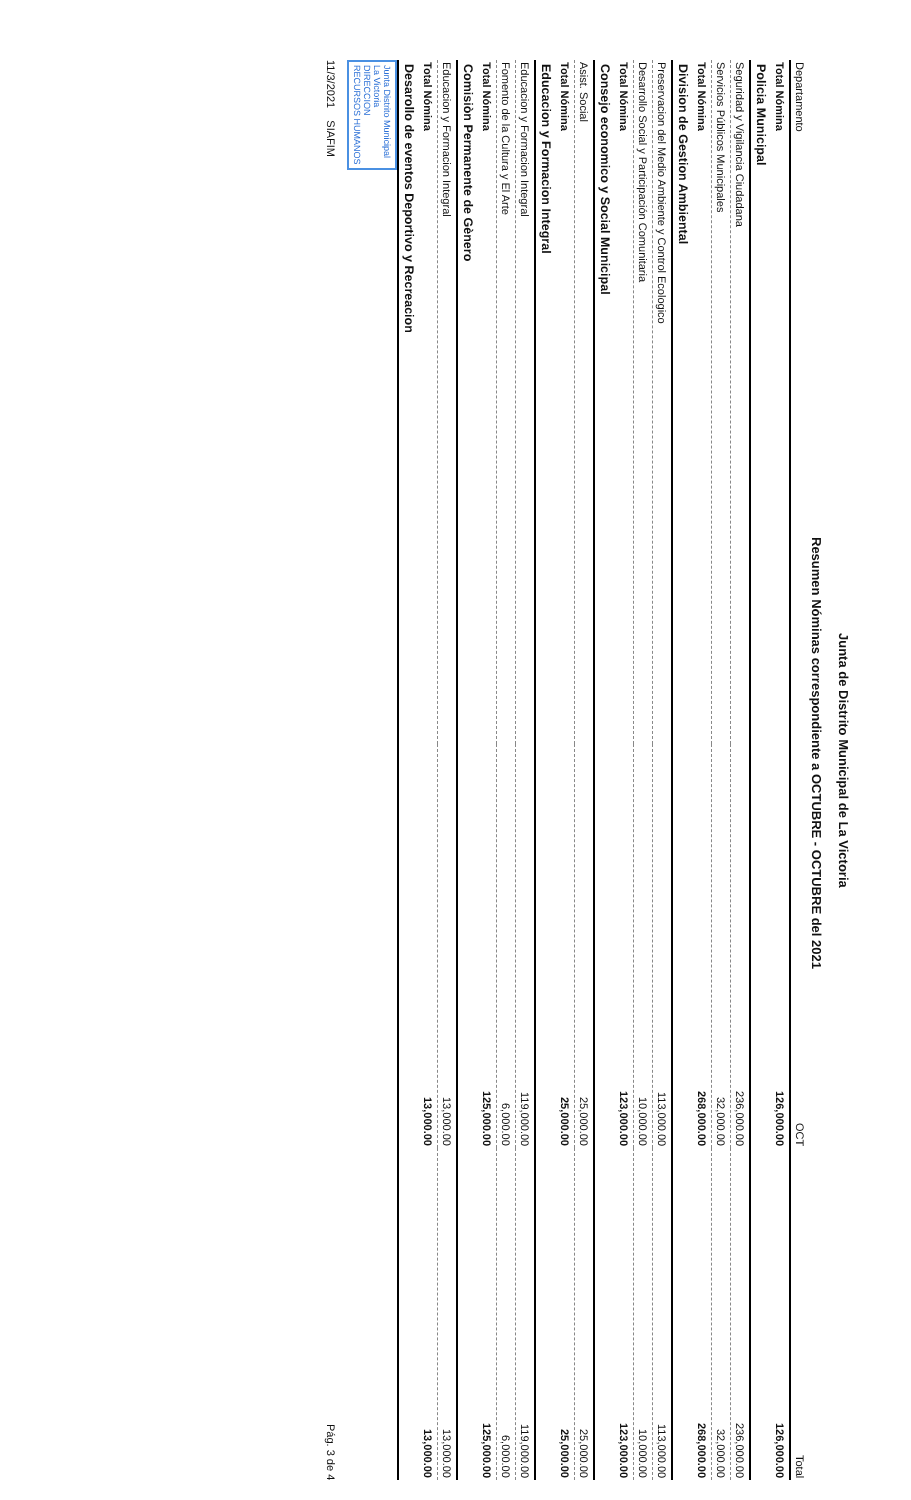Junta de Distrito Municipal de La Victoria
Resumen Nóminas correspondiente a OCTUBRE - OCTUBRE del 2021
| Departamento | OCT | Total |
| --- | --- | --- |
| Total Nómina | 126,000.00 | 126,000.00 |
| Policia Municipal | | |
| Seguridad y Vigilancia Ciudadana | 236,000.00 | 236,000.00 |
| Servicios Públicos Municipales | 32,000.00 | 32,000.00 |
| Total Nómina | 268,000.00 | 268,000.00 |
| Division de Gestion Ambiental | | |
| Preservacion del Medio Ambiente y Control Ecologico | 113,000.00 | 113,000.00 |
| Desarrollo Social y Participación Comunitaria | 10,000.00 | 10,000.00 |
| Total Nómina | 123,000.00 | 123,000.00 |
| Consejo economico y Social Municipal | | |
| Asist. Social | 25,000.00 | 25,000.00 |
| Total Nómina | 25,000.00 | 25,000.00 |
| Educacion y Formacion Integral | | |
| Educacion y Formacion Integral | 119,000.00 | 119,000.00 |
| Fomento de la Cultura y El Arte | 6,000.00 | 6,000.00 |
| Total Nómina | 125,000.00 | 125,000.00 |
| Comisiòn Permanente de Gènero | | |
| Educacion y Formacion Integral | 13,000.00 | 13,000.00 |
| Total Nómina | 13,000.00 | 13,000.00 |
| Desarollo de eventos Deportivo y Recreacion | | |
Junta Distrito Municipal
La Victoria
DIRECCION
RECURSOS HUMANOS
11/3/2021 SIAFIM Pág. 3 de 4